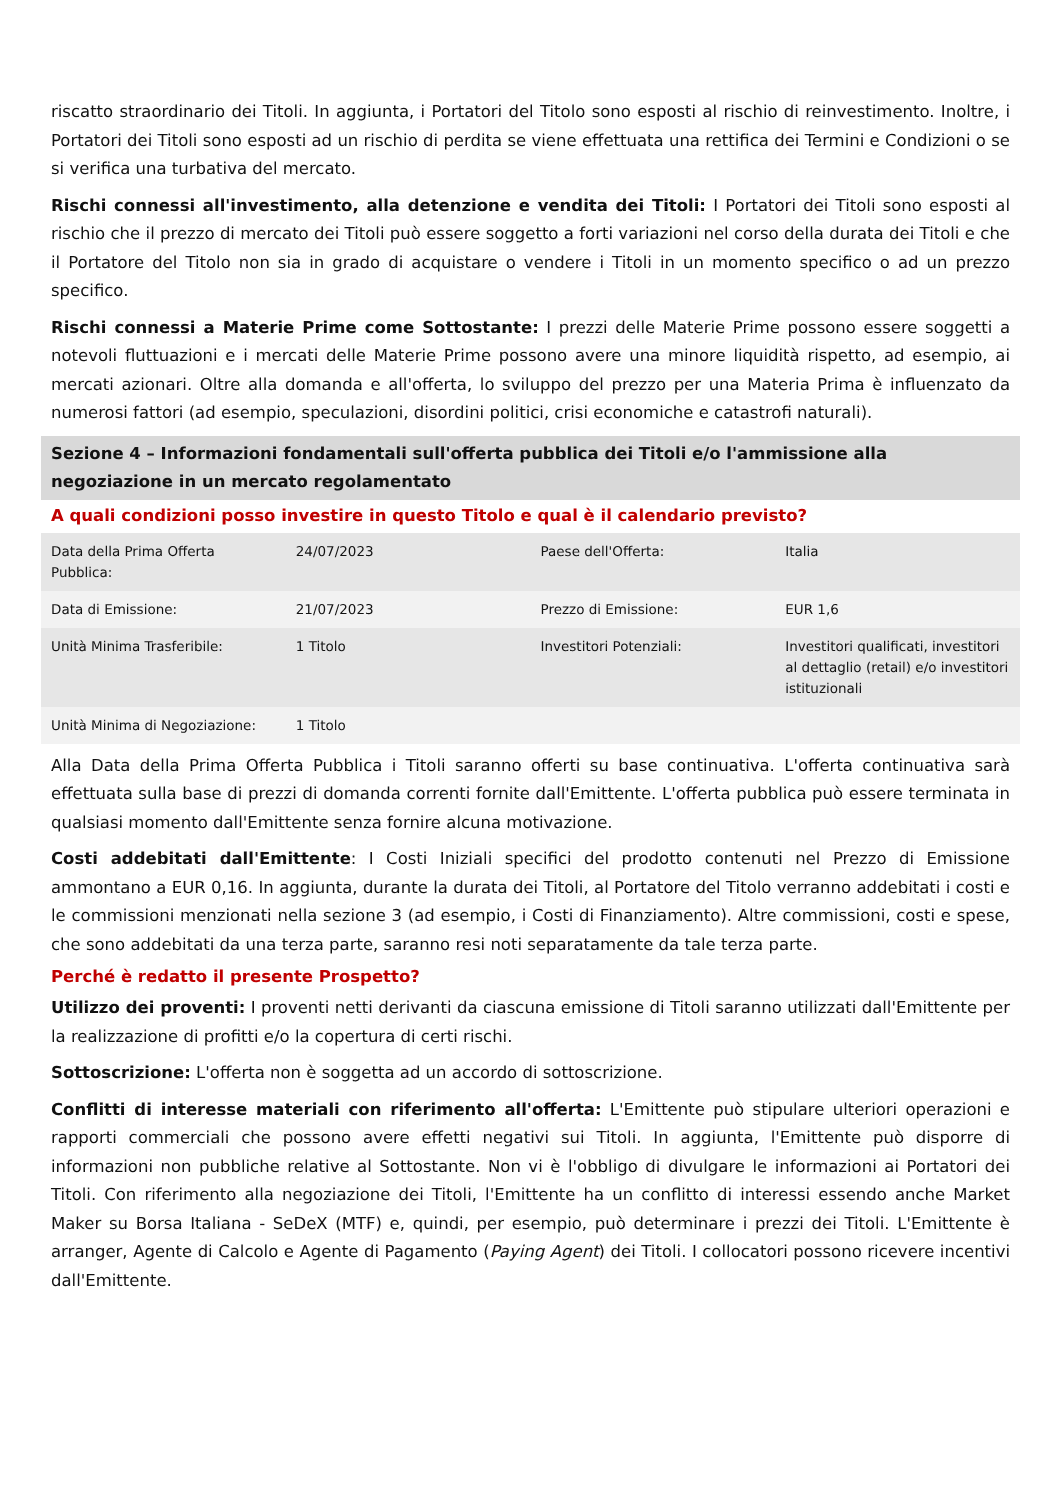riscatto straordinario dei Titoli. In aggiunta, i Portatori del Titolo sono esposti al rischio di reinvestimento. Inoltre, i Portatori dei Titoli sono esposti ad un rischio di perdita se viene effettuata una rettifica dei Termini e Condizioni o se si verifica una turbativa del mercato.
Rischi connessi all'investimento, alla detenzione e vendita dei Titoli: I Portatori dei Titoli sono esposti al rischio che il prezzo di mercato dei Titoli può essere soggetto a forti variazioni nel corso della durata dei Titoli e che il Portatore del Titolo non sia in grado di acquistare o vendere i Titoli in un momento specifico o ad un prezzo specifico.
Rischi connessi a Materie Prime come Sottostante: I prezzi delle Materie Prime possono essere soggetti a notevoli fluttuazioni e i mercati delle Materie Prime possono avere una minore liquidità rispetto, ad esempio, ai mercati azionari. Oltre alla domanda e all'offerta, lo sviluppo del prezzo per una Materia Prima è influenzato da numerosi fattori (ad esempio, speculazioni, disordini politici, crisi economiche e catastrofi naturali).
Sezione 4 – Informazioni fondamentali sull'offerta pubblica dei Titoli e/o l'ammissione alla negoziazione in un mercato regolamentato
A quali condizioni posso investire in questo Titolo e qual è il calendario previsto?
| Data della Prima Offerta Pubblica: | 24/07/2023 | Paese dell'Offerta: | Italia |
| Data di Emissione: | 21/07/2023 | Prezzo di Emissione: | EUR 1,6 |
| Unità Minima Trasferibile: | 1 Titolo | Investitori Potenziali: | Investitori qualificati, investitori al dettaglio (retail) e/o investitori istituzionali |
| Unità Minima di Negoziazione: | 1 Titolo | | |
Alla Data della Prima Offerta Pubblica i Titoli saranno offerti su base continuativa. L'offerta continuativa sarà effettuata sulla base di prezzi di domanda correnti fornite dall'Emittente. L'offerta pubblica può essere terminata in qualsiasi momento dall'Emittente senza fornire alcuna motivazione.
Costi addebitati dall'Emittente: I Costi Iniziali specifici del prodotto contenuti nel Prezzo di Emissione ammontano a EUR 0,16. In aggiunta, durante la durata dei Titoli, al Portatore del Titolo verranno addebitati i costi e le commissioni menzionati nella sezione 3 (ad esempio, i Costi di Finanziamento). Altre commissioni, costi e spese, che sono addebitati da una terza parte, saranno resi noti separatamente da tale terza parte.
Perché è redatto il presente Prospetto?
Utilizzo dei proventi: I proventi netti derivanti da ciascuna emissione di Titoli saranno utilizzati dall'Emittente per la realizzazione di profitti e/o la copertura di certi rischi.
Sottoscrizione: L'offerta non è soggetta ad un accordo di sottoscrizione.
Conflitti di interesse materiali con riferimento all'offerta: L'Emittente può stipulare ulteriori operazioni e rapporti commerciali che possono avere effetti negativi sui Titoli. In aggiunta, l'Emittente può disporre di informazioni non pubbliche relative al Sottostante. Non vi è l'obbligo di divulgare le informazioni ai Portatori dei Titoli. Con riferimento alla negoziazione dei Titoli, l'Emittente ha un conflitto di interessi essendo anche Market Maker su Borsa Italiana - SeDeX (MTF) e, quindi, per esempio, può determinare i prezzi dei Titoli. L'Emittente è arranger, Agente di Calcolo e Agente di Pagamento (Paying Agent) dei Titoli. I collocatori possono ricevere incentivi dall'Emittente.